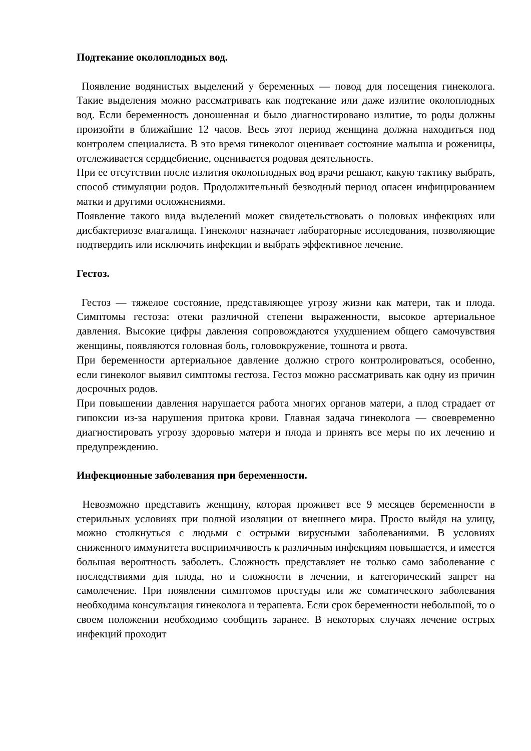Подтекание околоплодных вод.
Появление водянистых выделений у беременных — повод для посещения гинеколога. Такие выделения можно рассматривать как подтекание или даже излитие околоплодных вод. Если беременность доношенная и было диагностировано излитие, то роды должны произойти в ближайшие 12 часов. Весь этот период женщина должна находиться под контролем специалиста. В это время гинеколог оценивает состояние малыша и роженицы, отслеживается сердцебиение, оценивается родовая деятельность.
При ее отсутствии после излития околоплодных вод врачи решают, какую тактику выбрать, способ стимуляции родов. Продолжительный безводный период опасен инфицированием матки и другими осложнениями.
Появление такого вида выделений может свидетельствовать о половых инфекциях или дисбактериозе влагалища. Гинеколог назначает лабораторные исследования, позволяющие подтвердить или исключить инфекции и выбрать эффективное лечение.
Гестоз.
Гестоз — тяжелое состояние, представляющее угрозу жизни как матери, так и плода. Симптомы гестоза: отеки различной степени выраженности, высокое артериальное давления. Высокие цифры давления сопровождаются ухудшением общего самочувствия женщины, появляются головная боль, головокружение, тошнота и рвота.
При беременности артериальное давление должно строго контролироваться, особенно, если гинеколог выявил симптомы гестоза. Гестоз можно рассматривать как одну из причин досрочных родов.
При повышении давления нарушается работа многих органов матери, а плод страдает от гипоксии из-за нарушения притока крови. Главная задача гинеколога — своевременно диагностировать угрозу здоровью матери и плода и принять все меры по их лечению и предупреждению.
Инфекционные заболевания при беременности.
Невозможно представить женщину, которая проживет все 9 месяцев беременности в стерильных условиях при полной изоляции от внешнего мира. Просто выйдя на улицу, можно столкнуться с людьми с острыми вирусными заболеваниями. В условиях сниженного иммунитета восприимчивость к различным инфекциям повышается, и имеется большая вероятность заболеть. Сложность представляет не только само заболевание с последствиями для плода, но и сложности в лечении, и категорический запрет на самолечение. При появлении симптомов простуды или же соматического заболевания необходима консультация гинеколога и терапевта. Если срок беременности небольшой, то о своем положении необходимо сообщить заранее. В некоторых случаях лечение острых инфекций проходит